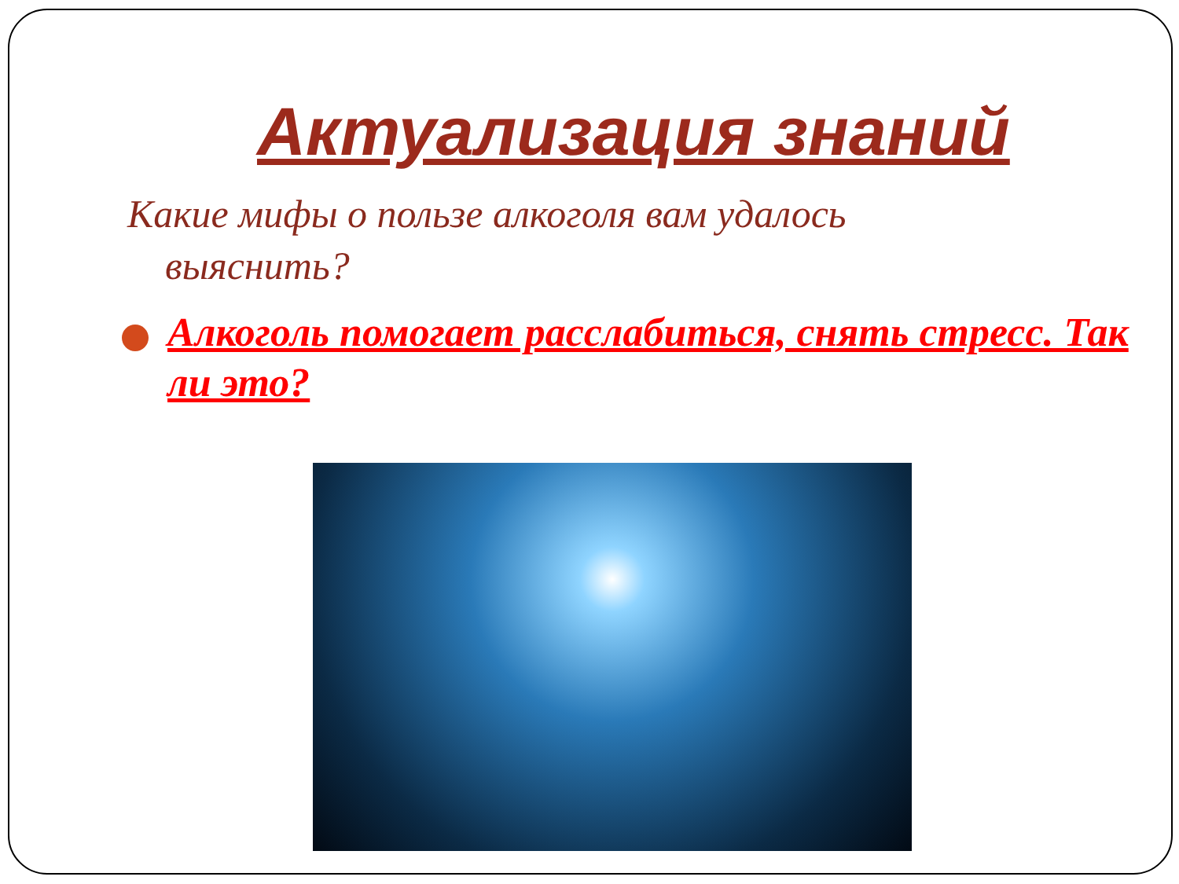Актуализация знаний
Какие мифы о пользе алкоголя вам удалось выяснить?
Алкоголь помогает расслабиться, снять стресс. Так ли это?